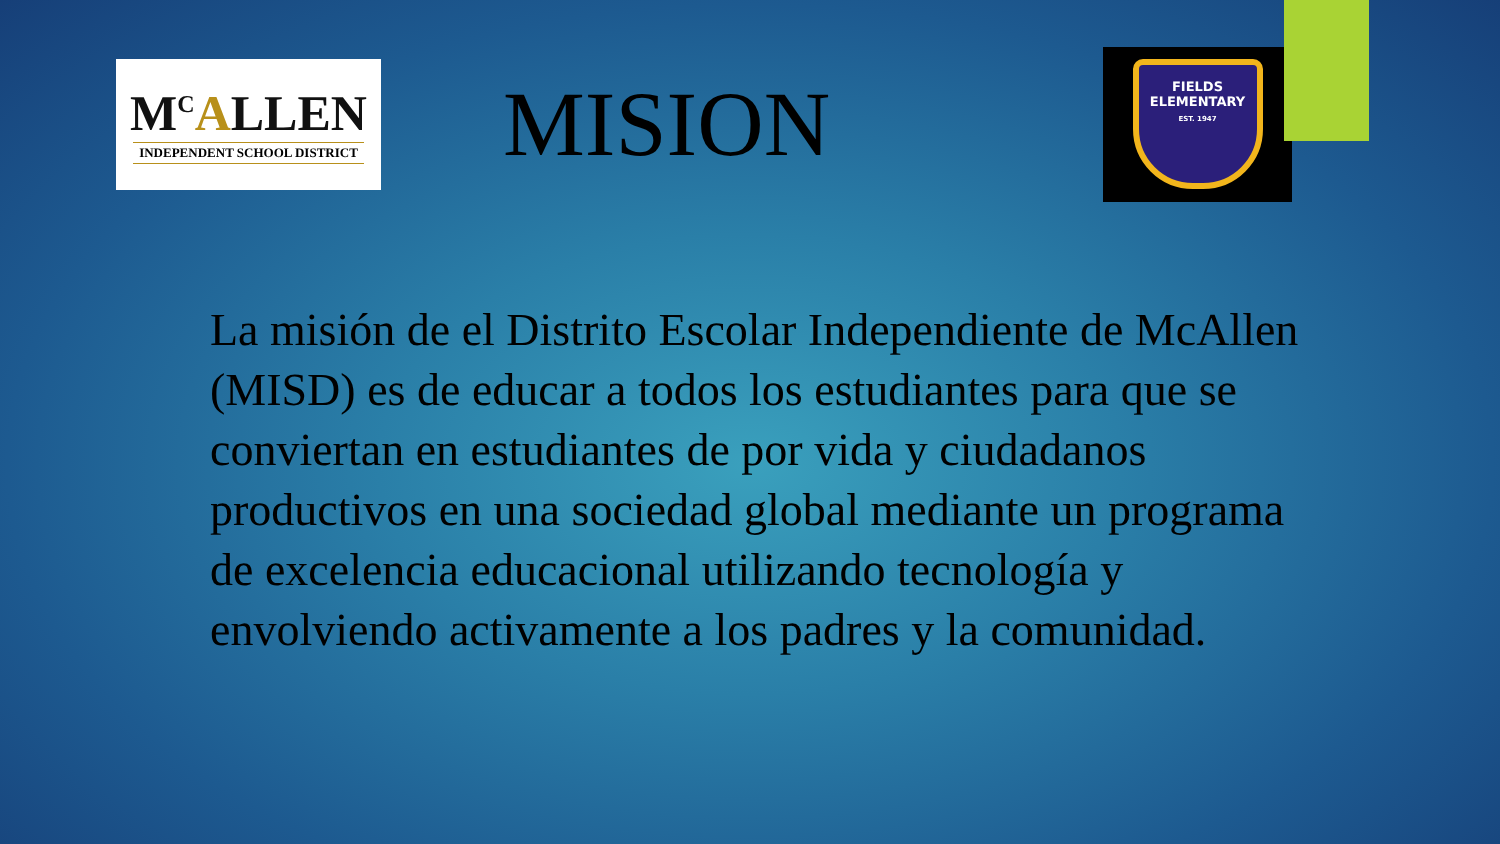M<sup>C</sup>ALLEN
INDEPENDENT SCHOOL DISTRICT
MISION
FIELDS
ELEMENTARY
EST. 1947
La misión de el Distrito Escolar Independiente de McAllen (MISD) es de educar a todos los estudiantes para que se conviertan en estudiantes de por vida y ciudadanos productivos en una sociedad global mediante un programa de excelencia educacional utilizando tecnología y envolviendo activamente a los padres y la comunidad.